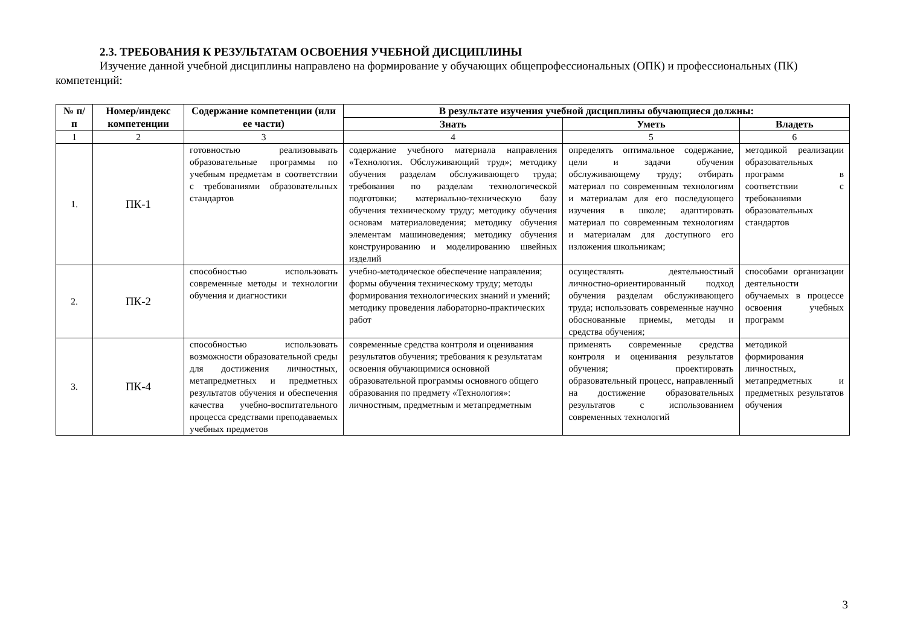2.3. ТРЕБОВАНИЯ К РЕЗУЛЬТАТАМ ОСВОЕНИЯ УЧЕБНОЙ ДИСЦИПЛИНЫ
Изучение данной учебной дисциплины направлено на формирование у обучающих общепрофессиональных (ОПК) и профессиональных (ПК) компетенций:
| № п/п | Номер/индекс компетенции | Содержание компетенции (или ее части) | В результате изучения учебной дисциплины обучающиеся должны: | | |
| --- | --- | --- | --- | --- | --- |
| | | | Знать | Уметь | Владеть |
| 1 | 2 | 3 | 4 | 5 | 6 |
| 1. | ПК-1 | готовностью реализовывать образовательные программы по учебным предметам в соответствии с требованиями образовательных стандартов | содержание учебного материала направления «Технология. Обслуживающий труд»; методику обучения разделам обслуживающего труда; требования по разделам технологической подготовки; материально-техническую базу обучения техническому труду; методику обучения основам материаловедения; методику обучения элементам машиноведения; методику обучения конструированию и моделированию швейных изделий | определять оптимальное содержание, цели и задачи обучения обслуживающему труду; отбирать материал по современным технологиям и материалам для его последующего изучения в школе; адаптировать материал по современным технологиям и материалам для доступного его изложения школьникам; | методикой реализации образовательных программ в соответствии с требованиями образовательных стандартов |
| 2. | ПК-2 | способностью использовать современные методы и технологии обучения и диагностики | учебно-методическое обеспечение направления; формы обучения техническому труду; методы формирования технологических знаний и умений; методику проведения лабораторно-практических работ | осуществлять деятельностный личностно-ориентированный подход обучения разделам обслуживающего труда; использовать современные научно обоснованные приемы, методы и средства обучения; | способами организации деятельности обучаемых в процессе освоения учебных программ |
| 3. | ПК-4 | способностью использовать возможности образовательной среды для достижения личностных, метапредметных и предметных результатов обучения и обеспечения качества учебно-воспитательного процесса средствами преподаваемых учебных предметов | современные средства контроля и оценивания результатов обучения; требования к результатам освоения обучающимися основной образовательной программы основного общего образования по предмету «Технология»: личностным, предметным и метапредметным | применять современные средства контроля и оценивания результатов обучения; проектировать образовательный процесс, направленный на достижение образовательных результатов с использованием современных технологий | методикой формирования личностных, метапредметных и предметных результатов обучения |
3